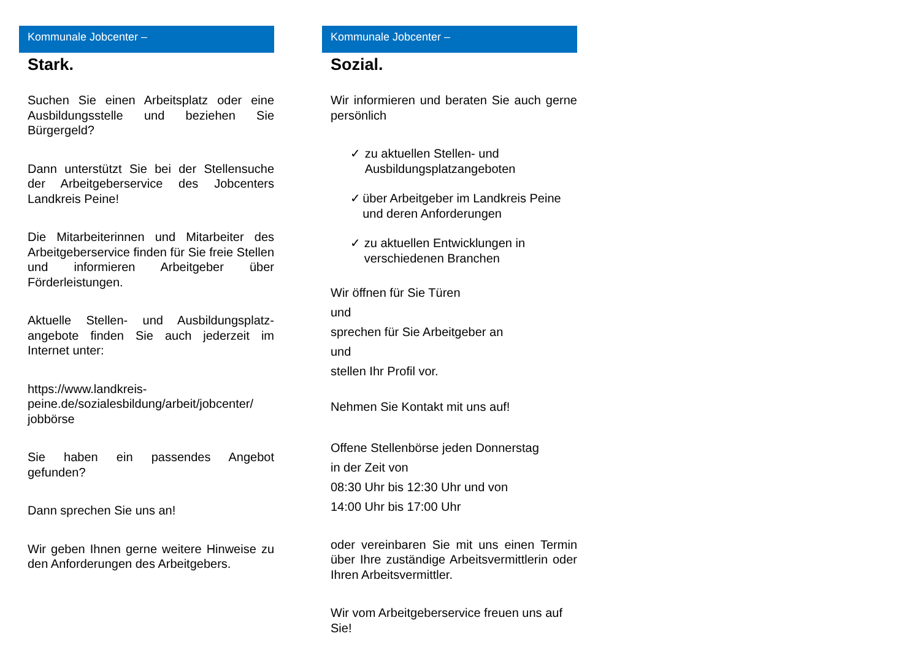Kommunale Jobcenter –
Stark.
Suchen Sie einen Arbeitsplatz oder eine Ausbildungsstelle und beziehen Sie Bürgergeld?
Dann unterstützt Sie bei der Stellensuche der Arbeitgeberservice des Jobcenters Landkreis Peine!
Die Mitarbeiterinnen und Mitarbeiter des Arbeitgeberservice finden für Sie freie Stellen und informieren Arbeitgeber über Förderleistungen.
Aktuelle Stellen- und Ausbildungsplatz-angebote finden Sie auch jederzeit im Internet unter:
https://www.landkreis-peine.de/sozialesbildung/arbeit/jobcenter/
jobbörse
Sie haben ein passendes Angebot gefunden?
Dann sprechen Sie uns an!
Wir geben Ihnen gerne weitere Hinweise zu den Anforderungen des Arbeitgebers.
Kommunale Jobcenter –
Sozial.
Wir informieren und beraten Sie auch gerne persönlich
✓ zu aktuellen Stellen- und Ausbildungsplatzangeboten
✓ über Arbeitgeber im Landkreis Peine und deren Anforderungen
✓ zu aktuellen Entwicklungen in verschiedenen Branchen
Wir öffnen für Sie Türen
und
sprechen für Sie Arbeitgeber an
und
stellen Ihr Profil vor.
Nehmen Sie Kontakt mit uns auf!
Offene Stellenbörse jeden Donnerstag
in der Zeit von
08:30 Uhr bis 12:30 Uhr und von
14:00 Uhr bis 17:00 Uhr
oder vereinbaren Sie mit uns einen Termin über Ihre zuständige Arbeitsvermittlerin oder Ihren Arbeitsvermittler.
Wir vom Arbeitgeberservice freuen uns auf Sie!